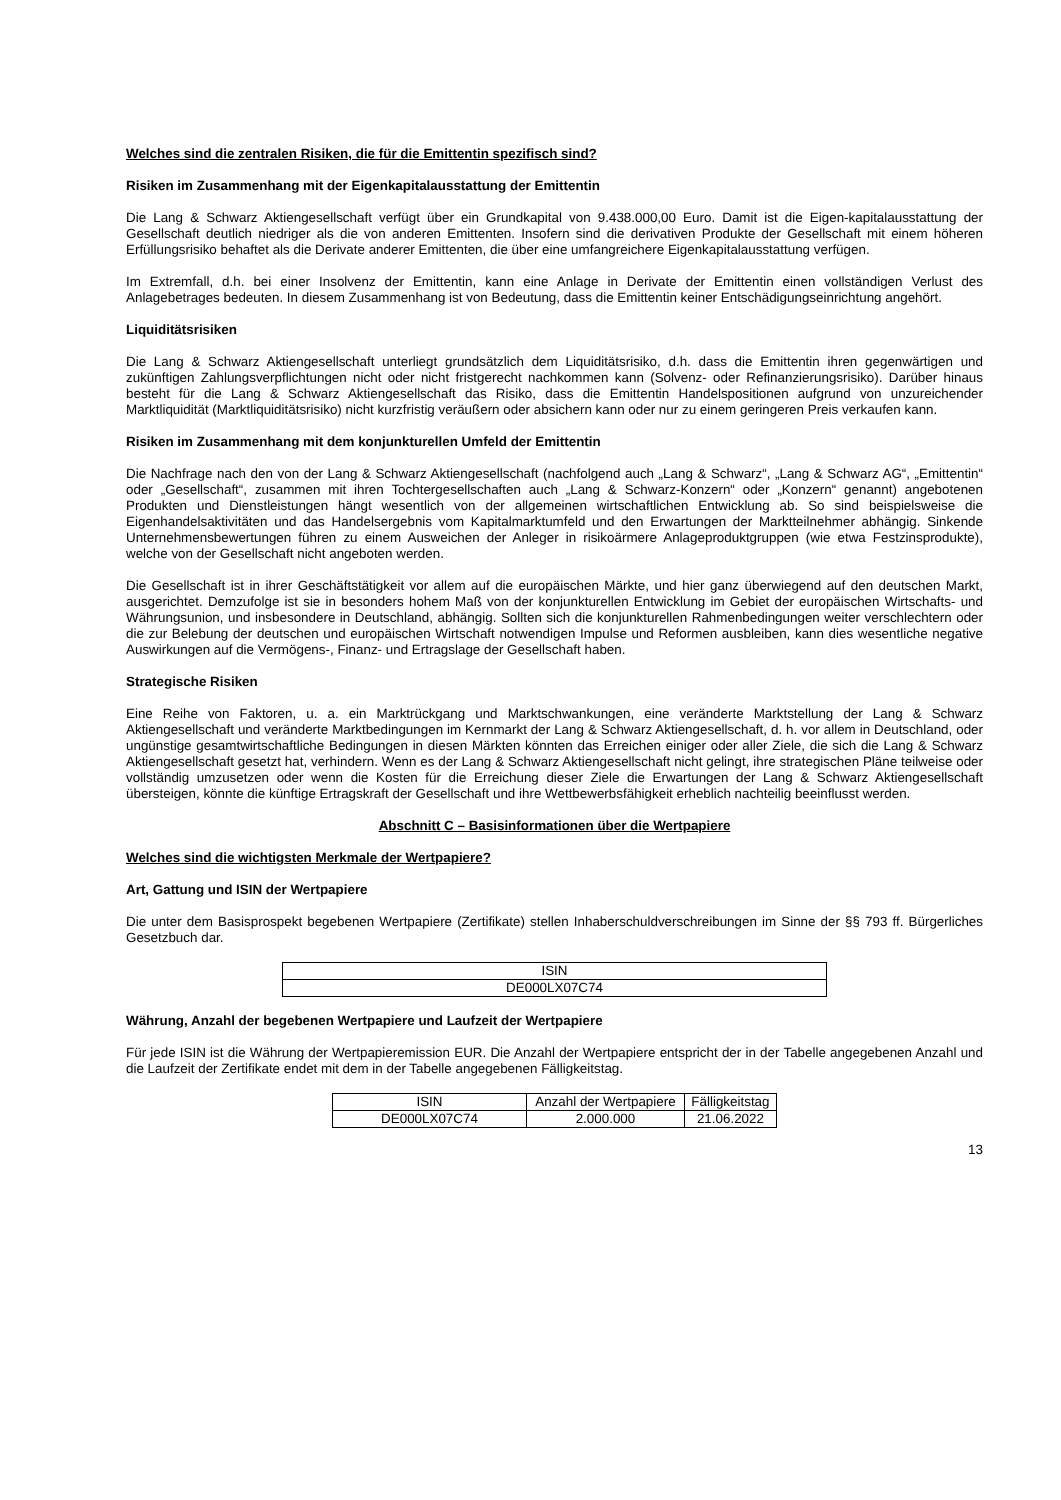Welches sind die zentralen Risiken, die für die Emittentin spezifisch sind?
Risiken im Zusammenhang mit der Eigenkapitalausstattung der Emittentin
Die Lang & Schwarz Aktiengesellschaft verfügt über ein Grundkapital von 9.438.000,00 Euro. Damit ist die Eigen-kapitalausstattung der Gesellschaft deutlich niedriger als die von anderen Emittenten. Insofern sind die derivativen Produkte der Gesellschaft mit einem höheren Erfüllungsrisiko behaftet als die Derivate anderer Emittenten, die über eine umfangreichere Eigenkapitalausstattung verfügen.
Im Extremfall, d.h. bei einer Insolvenz der Emittentin, kann eine Anlage in Derivate der Emittentin einen vollständigen Verlust des Anlagebetrages bedeuten. In diesem Zusammenhang ist von Bedeutung, dass die Emittentin keiner Entschädigungseinrichtung angehört.
Liquiditätsrisiken
Die Lang & Schwarz Aktiengesellschaft unterliegt grundsätzlich dem Liquiditätsrisiko, d.h. dass die Emittentin ihren gegenwärtigen und zukünftigen Zahlungsverpflichtungen nicht oder nicht fristgerecht nachkommen kann (Solvenz- oder Refinanzierungsrisiko). Darüber hinaus besteht für die Lang & Schwarz Aktiengesellschaft das Risiko, dass die Emittentin Handelspositionen aufgrund von unzureichender Marktliquidität (Marktliquiditätsrisiko) nicht kurzfristig veräußern oder absichern kann oder nur zu einem geringeren Preis verkaufen kann.
Risiken im Zusammenhang mit dem konjunkturellen Umfeld der Emittentin
Die Nachfrage nach den von der Lang & Schwarz Aktiengesellschaft (nachfolgend auch „Lang & Schwarz“, „Lang & Schwarz AG“, „Emittentin“ oder „Gesellschaft“, zusammen mit ihren Tochtergesellschaften auch „Lang & Schwarz-Konzern“ oder „Konzern“ genannt) angebotenen Produkten und Dienstleistungen hängt wesentlich von der allgemeinen wirtschaftlichen Entwicklung ab. So sind beispielsweise die Eigenhandelsaktivitäten und das Handelsergebnis vom Kapitalmarktumfeld und den Erwartungen der Marktteilnehmer abhängig. Sinkende Unternehmensbewertungen führen zu einem Ausweichen der Anleger in risikoärmere Anlageproduktgruppen (wie etwa Festzinsprodukte), welche von der Gesellschaft nicht angeboten werden.
Die Gesellschaft ist in ihrer Geschäftstätigkeit vor allem auf die europäischen Märkte, und hier ganz überwiegend auf den deutschen Markt, ausgerichtet. Demzufolge ist sie in besonders hohem Maß von der konjunkturellen Entwicklung im Gebiet der europäischen Wirtschafts- und Währungsunion, und insbesondere in Deutschland, abhängig. Sollten sich die konjunkturellen Rahmenbedingungen weiter verschlechtern oder die zur Belebung der deutschen und europäischen Wirtschaft notwendigen Impulse und Reformen ausbleiben, kann dies wesentliche negative Auswirkungen auf die Vermögens-, Finanz- und Ertragslage der Gesellschaft haben.
Strategische Risiken
Eine Reihe von Faktoren, u. a. ein Marktrückgang und Marktschwankungen, eine veränderte Marktstellung der Lang & Schwarz Aktiengesellschaft und veränderte Marktbedingungen im Kernmarkt der Lang & Schwarz Aktiengesellschaft, d. h. vor allem in Deutschland, oder ungünstige gesamtwirtschaftliche Bedingungen in diesen Märkten könnten das Erreichen einiger oder aller Ziele, die sich die Lang & Schwarz Aktiengesellschaft gesetzt hat, verhindern. Wenn es der Lang & Schwarz Aktiengesellschaft nicht gelingt, ihre strategischen Pläne teilweise oder vollständig umzusetzen oder wenn die Kosten für die Erreichung dieser Ziele die Erwartungen der Lang & Schwarz Aktiengesellschaft übersteigen, könnte die künftige Ertragskraft der Gesellschaft und ihre Wettbewerbsfähigkeit erheblich nachteilig beeinflusst werden.
Abschnitt C – Basisinformationen über die Wertpapiere
Welches sind die wichtigsten Merkmale der Wertpapiere?
Art, Gattung und ISIN der Wertpapiere
Die unter dem Basisprospekt begebenen Wertpapiere (Zertifikate) stellen Inhaberschuldverschreibungen im Sinne der §§ 793 ff. Bürgerliches Gesetzbuch dar.
| ISIN |
| --- |
| DE000LX07C74 |
Währung, Anzahl der begebenen Wertpapiere und Laufzeit der Wertpapiere
Für jede ISIN ist die Währung der Wertpapieremission EUR. Die Anzahl der Wertpapiere entspricht der in der Tabelle angegebenen Anzahl und die Laufzeit der Zertifikate endet mit dem in der Tabelle angegebenen Fälligkeitstag.
| ISIN | Anzahl der Wertpapiere | Fälligkeitstag |
| --- | --- | --- |
| DE000LX07C74 | 2.000.000 | 21.06.2022 |
13